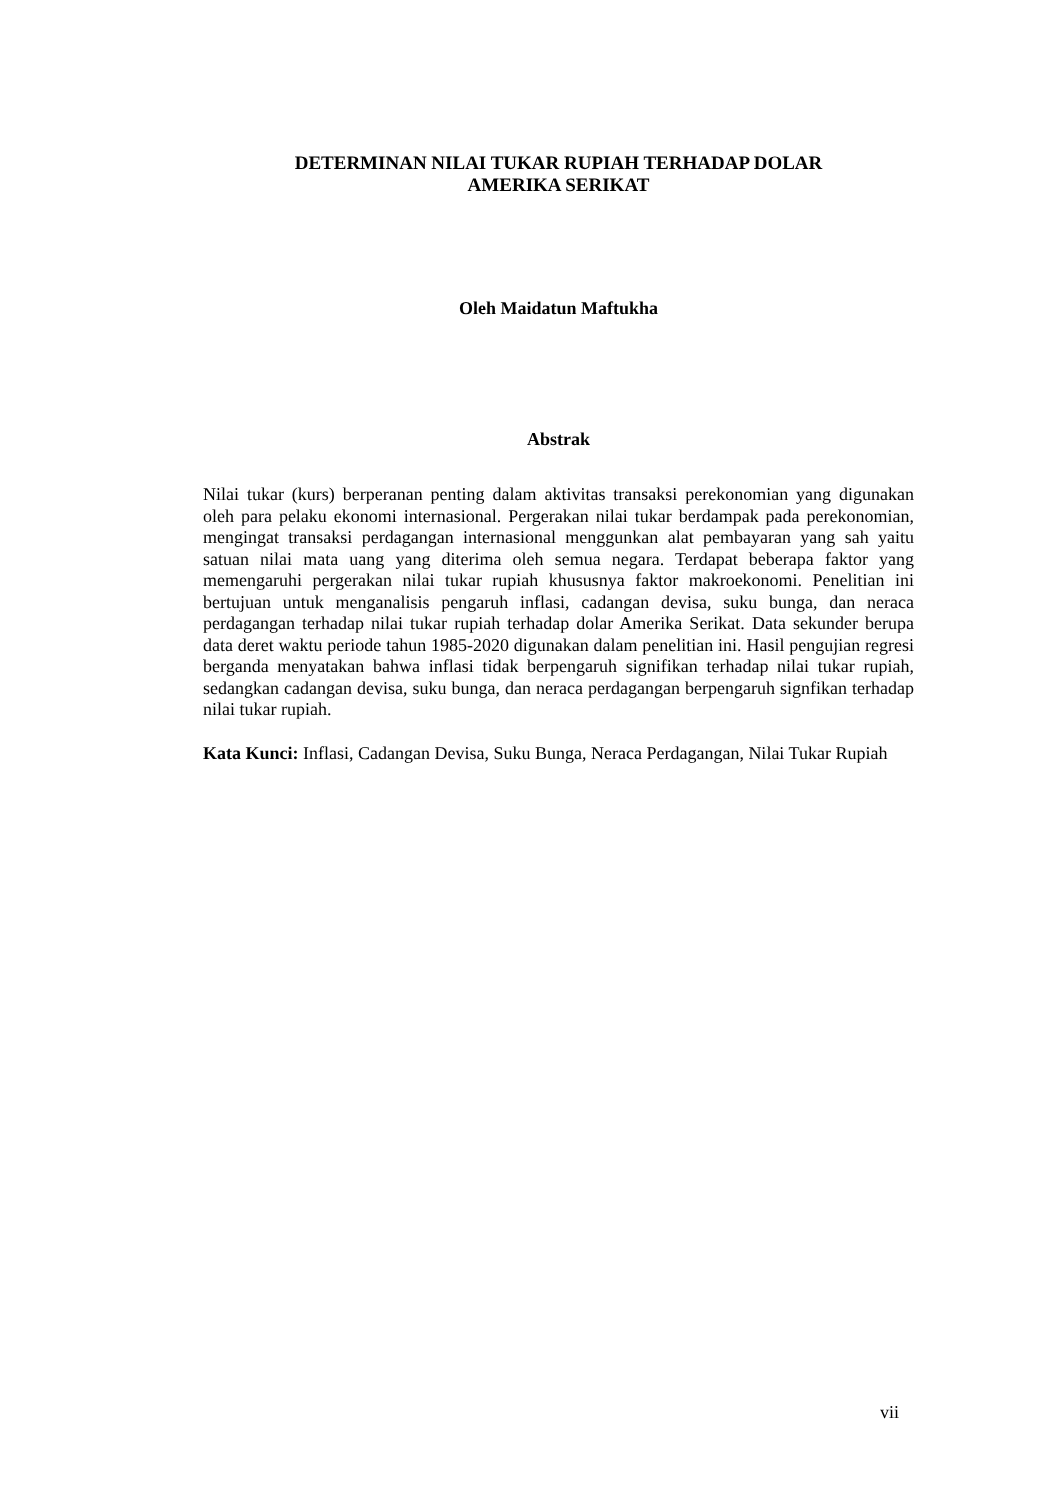DETERMINAN NILAI TUKAR RUPIAH TERHADAP DOLAR
AMERIKA SERIKAT
Oleh Maidatun Maftukha
Abstrak
Nilai tukar (kurs) berperanan penting dalam aktivitas transaksi perekonomian yang digunakan oleh para pelaku ekonomi internasional. Pergerakan nilai tukar berdampak pada perekonomian, mengingat transaksi perdagangan internasional menggunkan alat pembayaran yang sah yaitu satuan nilai mata uang yang diterima oleh semua negara. Terdapat beberapa faktor yang memengaruhi pergerakan nilai tukar rupiah khususnya faktor makroekonomi. Penelitian ini bertujuan untuk menganalisis pengaruh inflasi, cadangan devisa, suku bunga, dan neraca perdagangan terhadap nilai tukar rupiah terhadap dolar Amerika Serikat. Data sekunder berupa data deret waktu periode tahun 1985-2020 digunakan dalam penelitian ini. Hasil pengujian regresi berganda menyatakan bahwa inflasi tidak berpengaruh signifikan terhadap nilai tukar rupiah, sedangkan cadangan devisa, suku bunga, dan neraca perdagangan berpengaruh signfikan terhadap nilai tukar rupiah.
Kata Kunci: Inflasi, Cadangan Devisa, Suku Bunga, Neraca Perdagangan, Nilai Tukar Rupiah
vii